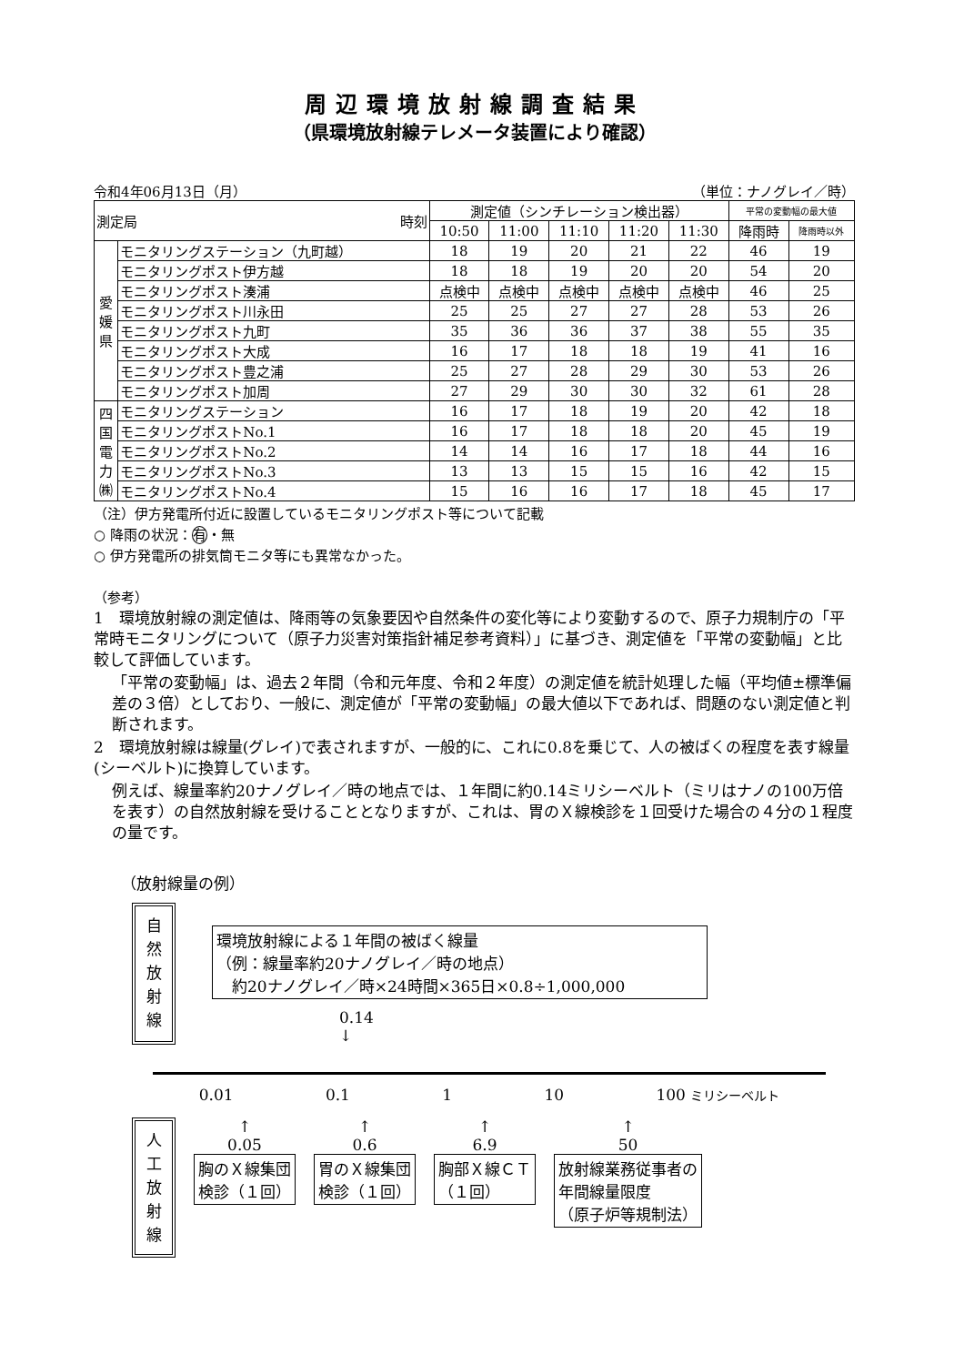周辺環境放射線調査結果
（県環境放射線テレメータ装置により確認）
令和4年06月13日（月） （単位：ナノグレイ／時）
| 測定局 時刻 | | 測定値（シンチレーション検出器） | | | | | 平常の変動幅の最大値 | |
| --- | --- | --- | --- | --- | --- | --- | --- | --- |
| | | 10:50 | 11:00 | 11:10 | 11:20 | 11:30 | 降雨時 | 降雨時以外 |
| 愛 媛 県 | モニタリングステーション（九町越） | 18 | 19 | 20 | 21 | 22 | 46 | 19 |
| | モニタリングポスト伊方越 | 18 | 18 | 19 | 20 | 20 | 54 | 20 |
| | モニタリングポスト湊浦 | 点検中 | 点検中 | 点検中 | 点検中 | 点検中 | 46 | 25 |
| | モニタリングポスト川永田 | 25 | 25 | 27 | 27 | 28 | 53 | 26 |
| | モニタリングポスト九町 | 35 | 36 | 36 | 37 | 38 | 55 | 35 |
| | モニタリングポスト大成 | 16 | 17 | 18 | 18 | 19 | 41 | 16 |
| | モニタリングポスト豊之浦 | 25 | 27 | 28 | 29 | 30 | 53 | 26 |
| | モニタリングポスト加周 | 27 | 29 | 30 | 30 | 32 | 61 | 28 |
| 四 国 電 力 ㈱ | モニタリングステーション | 16 | 17 | 18 | 19 | 20 | 42 | 18 |
| | モニタリングポストNo.1 | 16 | 17 | 18 | 18 | 20 | 45 | 19 |
| | モニタリングポストNo.2 | 14 | 14 | 16 | 17 | 18 | 44 | 16 |
| | モニタリングポストNo.3 | 13 | 13 | 15 | 15 | 16 | 42 | 15 |
| | モニタリングポストNo.4 | 15 | 16 | 16 | 17 | 18 | 45 | 17 |
（注）伊方発電所付近に設置しているモニタリングポスト等について記載
○ 降雨の状況：有・無
○ 伊方発電所の排気筒モニタ等にも異常なかった。
（参考）
1　環境放射線の測定値は、降雨等の気象要因や自然条件の変化等により変動するので、原子力規制庁の「平常時モニタリングについて（原子力災害対策指針補足参考資料）」に基づき、測定値を「平常の変動幅」と比較して評価しています。
「平常の変動幅」は、過去２年間（令和元年度、令和２年度）の測定値を統計処理した幅（平均値±標準偏差の３倍）としており、一般に、測定値が「平常の変動幅」の最大値以下であれば、問題のない測定値と判断されます。
2　環境放射線は線量(グレイ)で表されますが、一般的に、これに0.8を乗じて、人の被ばくの程度を表す線量(シーベルト)に換算しています。
例えば、線量率約20ナノグレイ／時の地点では、１年間に約0.14ミリシーベルト（ミリはナノの100万倍を表す）の自然放射線を受けることとなりますが、これは、胃のＸ線検診を１回受けた場合の４分の１程度の量です。
（放射線量の例）
自
然
放
射
線
環境放射線による１年間の被ばく線量
（例：線量率約20ナノグレイ／時の地点）
　約20ナノグレイ／時×24時間×365日×0.8÷1,000,000
0.14
↓
0.01 0.1 1 10 100 ミリシーベルト
人
工
放
射
線
↑
0.05
胸のＸ線集団
検診（１回）
↑
0.6
胃のＸ線集団
検診（１回）
↑
6.9
胸部Ｘ線ＣＴ
（１回）
↑
50
放射線業務従事者の
年間線量限度
（原子炉等規制法）